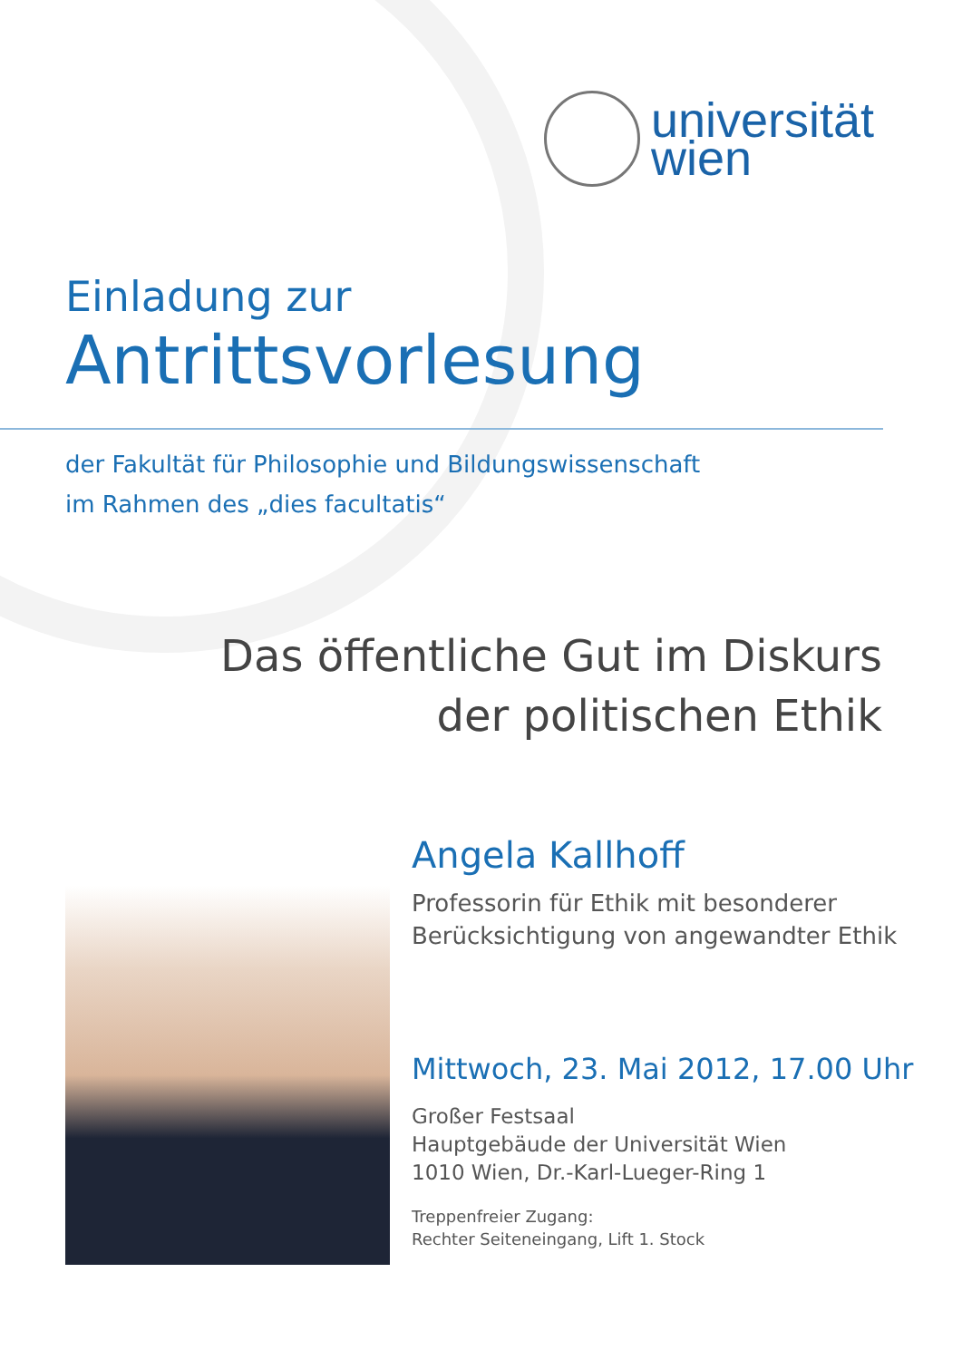universität
wien
Einladung zur
Antrittsvorlesung
der Fakultät für Philosophie und Bildungswissenschaft
im Rahmen des „dies facultatis“
Das öffentliche Gut im Diskurs
der politischen Ethik
Angela Kallhoff
Professorin für Ethik mit besonderer
Berücksichtigung von angewandter Ethik
Mittwoch, 23. Mai 2012, 17.00 Uhr
Großer Festsaal
Hauptgebäude der Universität Wien
1010 Wien, Dr.-Karl-Lueger-Ring 1
Treppenfreier Zugang:
Rechter Seiteneingang, Lift 1. Stock